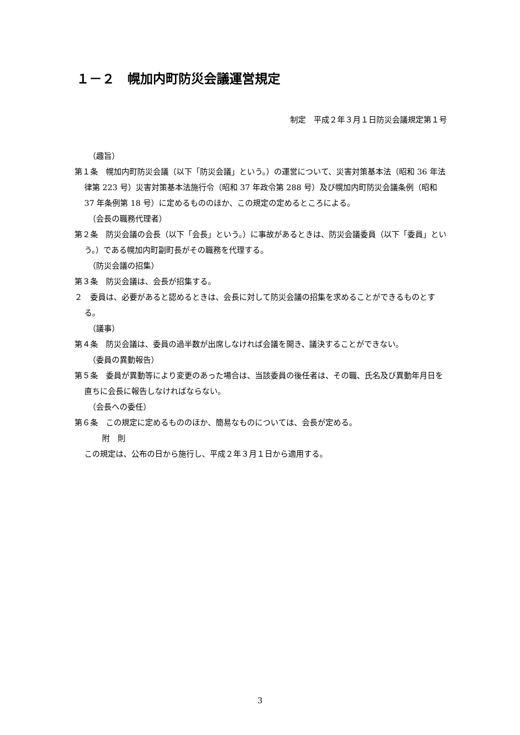１－２　幌加内町防災会議運営規定
制定　平成２年３月１日防災会議規定第１号
（趣旨）
第１条　幌加内町防災会議（以下「防災会議」という。）の運営について、災害対策基本法（昭和 36 年法律第 223 号）災害対策基本法施行令（昭和 37 年政令第 288 号）及び幌加内町防災会議条例（昭和 37 年条例第 18 号）に定めるもののほか、この規定の定めるところによる。
（会長の職務代理者）
第２条　防災会議の会長（以下「会長」という。）に事故があるときは、防災会議委員（以下「委員」という。）である幌加内町副町長がその職務を代理する。
（防災会議の招集）
第３条　防災会議は、会長が招集する。
２　委員は、必要があると認めるときは、会長に対して防災会議の招集を求めることができるものとする。
（議事）
第４条　防災会議は、委員の過半数が出席しなければ会議を開き、議決することができない。
（委員の異動報告）
第５条　委員が異動等により変更のあった場合は、当該委員の後任者は、その職、氏名及び異動年月日を直ちに会長に報告しなければならない。
（会長への委任）
第６条　この規定に定めるもののほか、簡易なものについては、会長が定める。
附　則
この規定は、公布の日から施行し、平成２年３月１日から適用する。
3